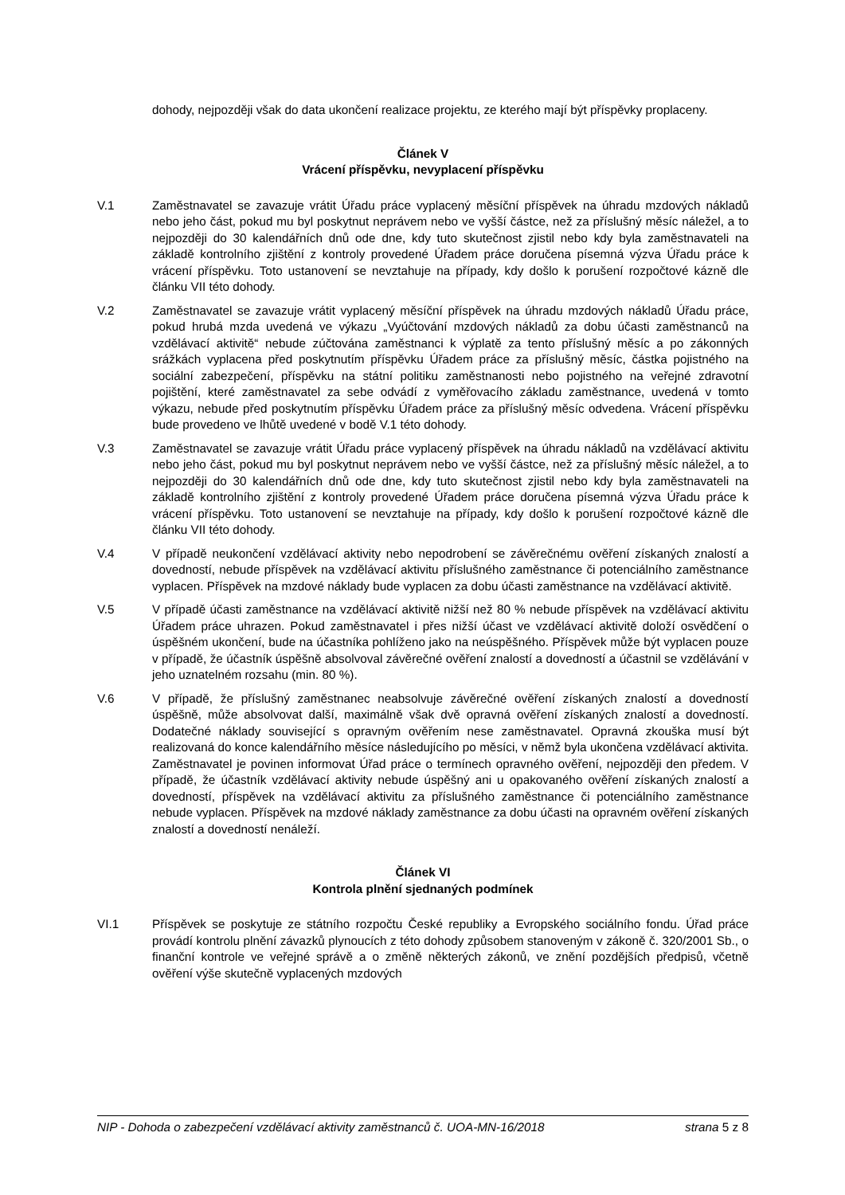dohody, nejpozději však do data ukončení realizace projektu, ze kterého mají být příspěvky proplaceny.
Článek V
Vrácení příspěvku, nevyplacení příspěvku
V.1 Zaměstnavatel se zavazuje vrátit Úřadu práce vyplacený měsíční příspěvek na úhradu mzdových nákladů nebo jeho část, pokud mu byl poskytnut neprávem nebo ve vyšší částce, než za příslušný měsíc náležel, a to nejpozději do 30 kalendářních dnů ode dne, kdy tuto skutečnost zjistil nebo kdy byla zaměstnavateli na základě kontrolního zjištění z kontroly provedené Úřadem práce doručena písemná výzva Úřadu práce k vrácení příspěvku. Toto ustanovení se nevztahuje na případy, kdy došlo k porušení rozpočtové kázně dle článku VII této dohody.
V.2 Zaměstnavatel se zavazuje vrátit vyplacený měsíční příspěvek na úhradu mzdových nákladů Úřadu práce, pokud hrubá mzda uvedená ve výkazu „Vyúčtování mzdových nákladů za dobu účasti zaměstnanců na vzdělávací aktivitě“ nebude zúčtována zaměstnanci k výplatě za tento příslušný měsíc a po zákonných srážkách vyplacena před poskytnutím příspěvku Úřadem práce za příslušný měsíc, částka pojistného na sociální zabezpečení, příspěvku na státní politiku zaměstnanosti nebo pojistného na veřejné zdravotní pojištění, které zaměstnavatel za sebe odvádí z vyměřovacího základu zaměstnance, uvedená v tomto výkazu, nebude před poskytnutím příspěvku Úřadem práce za příslušný měsíc odvedena. Vrácení příspěvku bude provedeno ve lhůtě uvedené v bodě V.1 této dohody.
V.3 Zaměstnavatel se zavazuje vrátit Úřadu práce vyplacený příspěvek na úhradu nákladů na vzdělávací aktivitu nebo jeho část, pokud mu byl poskytnut neprávem nebo ve vyšší částce, než za příslušný měsíc náležel, a to nejpozději do 30 kalendářních dnů ode dne, kdy tuto skutečnost zjistil nebo kdy byla zaměstnavateli na základě kontrolního zjištění z kontroly provedené Úřadem práce doručena písemná výzva Úřadu práce k vrácení příspěvku. Toto ustanovení se nevztahuje na případy, kdy došlo k porušení rozpočtové kázně dle článku VII této dohody.
V.4 V případě neukončení vzdělávací aktivity nebo nepodrobení se závěrečnému ověření získaných znalostí a dovedností, nebude příspěvek na vzdělávací aktivitu příslušného zaměstnance či potenciálního zaměstnance vyplacen. Příspěvek na mzdové náklady bude vyplacen za dobu účasti zaměstnance na vzdělávací aktivitě.
V.5 V případě účasti zaměstnance na vzdělávací aktivitě nižší než 80 % nebude příspěvek na vzdělávací aktivitu Úřadem práce uhrazen. Pokud zaměstnavatel i přes nižší účast ve vzdělávací aktivitě doloží osvědčení o úspěšném ukončení, bude na účastníka pohlíženo jako na neúspěšného. Příspěvek může být vyplacen pouze v případě, že účastník úspěšně absolvoval závěrečné ověření znalostí a dovedností a účastnil se vzdělávání v jeho uznatelném rozsahu (min. 80 %).
V.6 V případě, že příslušný zaměstnanec neabsolvuje závěrečné ověření získaných znalostí a dovedností úspěšně, může absolvovat další, maximálně však dvě opravná ověření získaných znalostí a dovedností. Dodatečné náklady související s opravným ověřením nese zaměstnavatel. Opravná zkouška musí být realizovaná do konce kalendářního měsíce následujícího po měsíci, v němž byla ukončena vzdělávací aktivita. Zaměstnavatel je povinen informovat Úřad práce o termínech opravného ověření, nejpozději den předem. V případě, že účastník vzdělávací aktivity nebude úspěšný ani u opakovaného ověření získaných znalostí a dovedností, příspěvek na vzdělávací aktivitu za příslušného zaměstnance či potenciálního zaměstnance nebude vyplacen. Příspěvek na mzdové náklady zaměstnance za dobu účasti na opravném ověření získaných znalostí a dovedností nenáleží.
Článek VI
Kontrola plnění sjednaných podmínek
VI.1 Příspěvek se poskytuje ze státního rozpočtu České republiky a Evropského sociálního fondu. Úřad práce provádí kontrolu plnění závazků plynoucích z této dohody způsobem stanoveným v zákoně č. 320/2001 Sb., o finanční kontrole ve veřejné správě a o změně některých zákonů, ve znění pozdějších předpisů, včetně ověření výše skutečně vyplacených mzdových
NIP - Dohoda o zabezpečení vzdělávací aktivity zaměstnanců č. UOA-MN-16/2018 strana 5 z 8